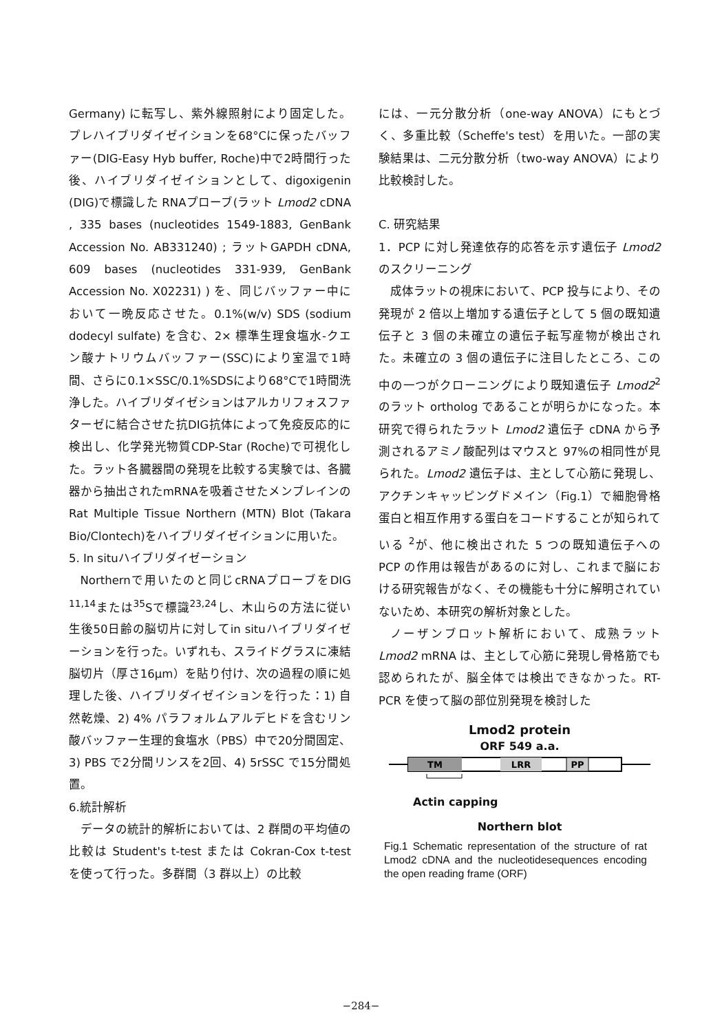Germany) に転写し、紫外線照射により固定した。プレハイブリダイゼイションを68°Cに保ったバッファー(DIG-Easy Hyb buffer, Roche)中で2時間行った後、ハイブリダイゼイションとして、digoxigenin (DIG)で標識した RNAプローブ(ラット Lmod2 cDNA , 335 bases (nucleotides 1549-1883, GenBank Accession No. AB331240) ; ラットGAPDH cDNA, 609 bases (nucleotides 331-939, GenBank Accession No. X02231) ) を、同じバッファー中において一晩反応させた。0.1%(w/v) SDS (sodium dodecyl sulfate) を含む、2× 標準生理食塩水-クエン酸ナトリウムバッファー(SSC)により室温で1時間、さらに0.1×SSC/0.1%SDSにより68°Cで1時間洗浄した。ハイブリダイゼションはアルカリフォスファターゼに結合させた抗DIG抗体によって免疫反応的に検出し、化学発光物質CDP-Star (Roche)で可視化した。ラット各臓器間の発現を比較する実験では、各臓器から抽出されたmRNAを吸着させたメンブレインのRat Multiple Tissue Northern (MTN) Blot (Takara Bio/Clontech)をハイブリダイゼイションに用いた。
5. In situハイブリダイゼーション
Northernで用いたのと同じcRNAプローブをDIG <sup>11,14</sup>または<sup>35</sup>Sで標識<sup>23,24</sup>し、木山らの方法に従い生後50日齢の脳切片に対してin situハイブリダイゼーションを行った。いずれも、スライドグラスに凍結脳切片（厚さ16µm）を貼り付け、次の過程の順に処理した後、ハイブリダイゼイションを行った：1) 自然乾燥、2) 4% パラフォルムアルデヒドを含むリン酸バッファー生理的食塩水（PBS）中で20分間固定、3) PBS で2分間リンスを2回、4) 5rSSC で15分間処置。
6.統計解析
データの統計的解析においては、2 群間の平均値の比較は Student's t-test または Cokran-Cox t-test を使って行った。多群間（3 群以上）の比較
には、一元分散分析（one-way ANOVA）にもとづく、多重比較（Scheffe's test）を用いた。一部の実験結果は、二元分散分析（two-way ANOVA）により比較検討した。
C. 研究結果
1．PCP に対し発達依存的応答を示す遺伝子 Lmod2 のスクリーニング
成体ラットの視床において、PCP 投与により、その発現が 2 倍以上増加する遺伝子として 5 個の既知遺伝子と 3 個の未確立の遺伝子転写産物が検出された。未確立の 3 個の遺伝子に注目したところ、この中の一つがクローニングにより既知遺伝子 Lmod2<sup>2</sup> のラット ortholog であることが明らかになった。本研究で得られたラット Lmod2 遺伝子 cDNA から予測されるアミノ酸配列はマウスと 97%の相同性が見られた。Lmod2 遺伝子は、主として心筋に発現し、アクチンキャッピングドメイン（Fig.1）で細胞骨格蛋白と相互作用する蛋白をコードすることが知られている <sup>2</sup>が、他に検出された 5 つの既知遺伝子への PCP の作用は報告があるのに対し、これまで脳における研究報告がなく、その機能も十分に解明されていないため、本研究の解析対象とした。
ノーザンブロット解析において、成熟ラット Lmod2 mRNA は、主として心筋に発現し骨格筋でも認められたが、脳全体では検出できなかった。RT-PCR を使って脳の部位別発現を検討した
Lmod2 protein
ORF 549 a.a.
TM
LRR
PP
Actin capping
Northern blot
Fig.1 Schematic representation of the structure of rat Lmod2 cDNA and the nucleotidesequences encoding the open reading frame (ORF)
−284−